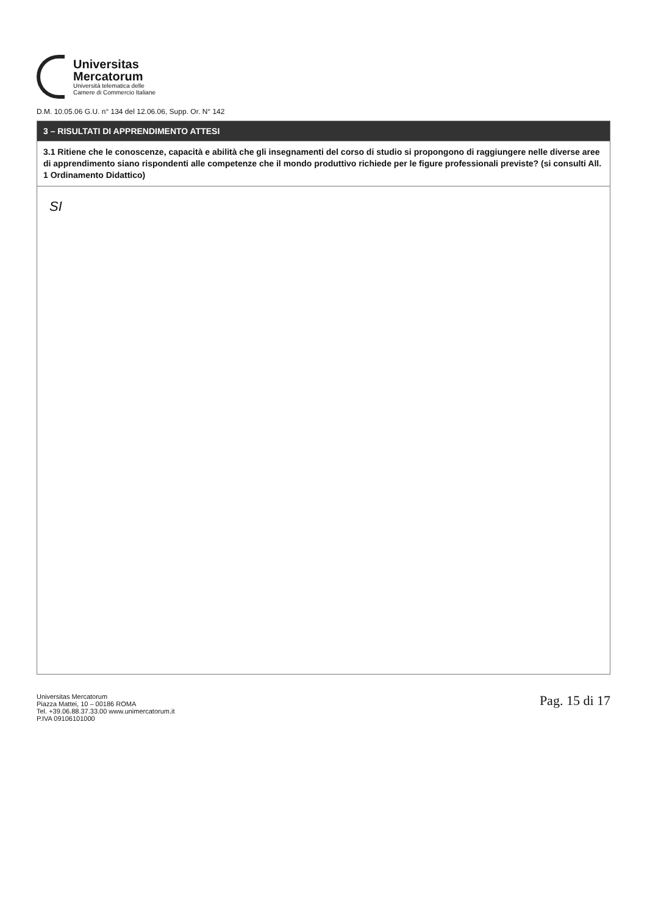Universitas
Mercatorum
Università telematica delle
Camere di Commercio Italiane
D.M. 10.05.06 G.U. n° 134 del 12.06.06, Supp. Or. N° 142
| 3 – RISULTATI DI APPRENDIMENTO ATTESI |
| 3.1 Ritiene che le conoscenze, capacità e abilità che gli insegnamenti del corso di studio si propongono di raggiungere nelle diverse aree di apprendimento siano rispondenti alle competenze che il mondo produttivo richiede per le figure professionali previste? (si consulti All. 1 Ordinamento Didattico) |
| SI |
Universitas Mercatorum
Piazza Mattei, 10 – 00186 ROMA
Tel. +39.06.88.37.33.00 www.unimercatorum.it
P.IVA 09106101000
Pag. 15 di 17